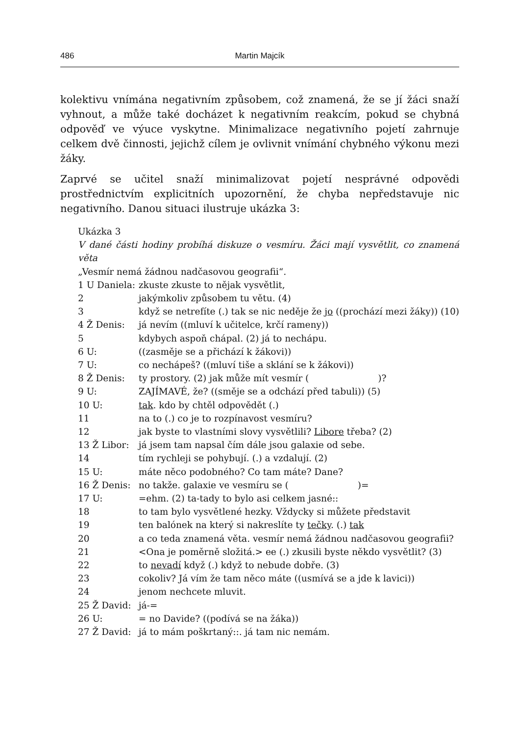486 Martin Majcík
kolektivu vnímána negativním způsobem, což znamená, že se jí žáci snaží vyhnout, a může také docházet k negativním reakcím, pokud se chybná odpověď ve výuce vyskytne. Minimalizace negativního pojetí zahrnuje celkem dvě činnosti, jejichž cílem je ovlivnit vnímání chybného výkonu mezi žáky.
Zaprvé se učitel snaží minimalizovat pojetí nesprávné odpovědi prostřednictvím explicitních upozornění, že chyba nepředstavuje nic negativního. Danou situaci ilustruje ukázka 3:
Ukázka 3
V dané části hodiny probíhá diskuze o vesmíru. Žáci mají vysvětlit, co znamená věta
„Vesmír nemá žádnou nadčasovou geografii“.
| 1 U Daniela: | zkuste zkuste to nějak vysvětlit, |
| 2 | jakýmkoliv způsobem tu větu. (4) |
| 3 | když se netrefíte (.) tak se nic neděje že jo ((prochází mezi žáky)) (10) |
| 4 Ž Denis: | já nevím ((mluví k učitelce, krčí rameny)) |
| 5 | kdybych aspoň chápal. (2) já to nechápu. |
| 6 U: | ((zasměje se a přichází k žákovi)) |
| 7 U: | co nechápeš? ((mluví tiše a sklání se k žákovi)) |
| 8 Ž Denis: | ty prostory. (2) jak může mít vesmír ( )? |
| 9 U: | ZAJÍMAVÉ, že? ((směje se a odchází před tabuli)) (5) |
| 10 U: | tak . kdo by chtěl odpovědět (.) |
| 11 | na to (.) co je to rozpínavost vesmíru? |
| 12 | jak byste to vlastními slovy vysvětlili? Libore třeba? (2) |
| 13 Ž Libor: | já jsem tam napsal čím dále jsou galaxie od sebe. |
| 14 | tím rychleji se pohybují. (.) a vzdalují. (2) |
| 15 U: | máte něco podobného? Co tam máte? Dane? |
| 16 Ž Denis: | no takže. galaxie ve vesmíru se ( )= |
| 17 U: | =ehm. (2) ta-tady to bylo asi celkem jasné:: |
| 18 | to tam bylo vysvětlené hezky. Vždycky si můžete představit |
| 19 | ten balónek na který si nakreslíte ty tečky . (.) tak |
| 20 | a co teda znamená věta. vesmír nemá žádnou nadčasovou geografii? |
| 21 | <Ona je poměrně složitá.> ee (.) zkusili byste někdo vysvětlit? (3) |
| 22 | to nevadí když (.) když to nebude dobře. (3) |
| 23 | cokoliv? Já vím že tam něco máte ((usmívá se a jde k lavici)) |
| 24 | jenom nechcete mluvit. |
| 25 Ž David: | já-= |
| 26 U: | = no Davide? ((podívá se na žáka)) |
| 27 Ž David: | já to mám poškrtaný::. já tam nic nemám. |